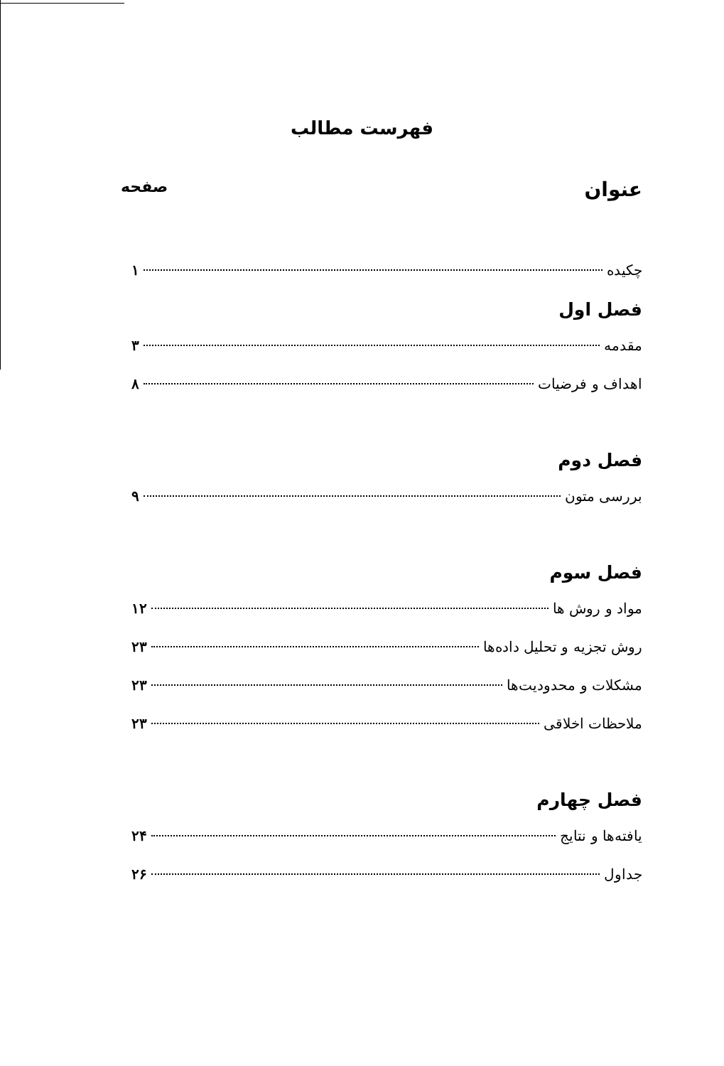فهرست مطالب
عنوان صفحه
چکیده ۱
فصل اول
مقدمه ۳
اهداف و فرضیات ۸
فصل دوم
بررسی متون ۹
فصل سوم
مواد و روش ها ۱۲
روش تجزیه و تحلیل داده‌ها ۲۳
مشکلات و محدودیت‌ها ۲۳
ملاحظات اخلاقی ۲۳
فصل چهارم
یافته‌ها و نتایج ۲۴
جداول ۲۶